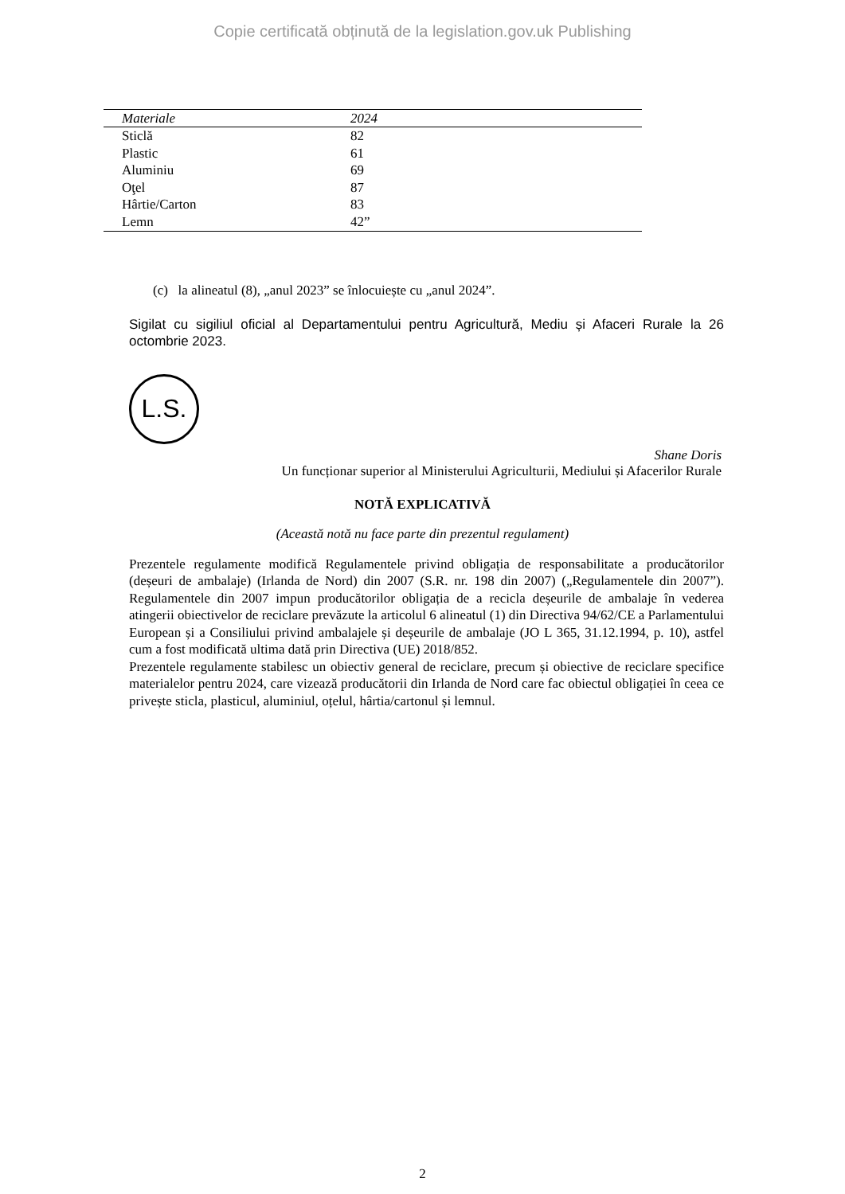Copie certificată obținută de la legislation.gov.uk Publishing
| Materiale | 2024 |
| --- | --- |
| Sticlă | 82 |
| Plastic | 61 |
| Aluminiu | 69 |
| Oţel | 87 |
| Hârtie/Carton | 83 |
| Lemn | 42” |
(c) la alineatul (8), „anul 2023” se înlocuiește cu „anul 2024”.
Sigilat cu sigiliul oficial al Departamentului pentru Agricultură, Mediu și Afaceri Rurale la 26 octombrie 2023.
L.S.
Shane Doris
Un funcționar superior al Ministerului Agriculturii, Mediului și Afacerilor Rurale
NOTĂ EXPLICATIVĂ
(Această notă nu face parte din prezentul regulament)
Prezentele regulamente modifică Regulamentele privind obligația de responsabilitate a producătorilor (deșeuri de ambalaje) (Irlanda de Nord) din 2007 (S.R. nr. 198 din 2007) („Regulamentele din 2007”). Regulamentele din 2007 impun producătorilor obligația de a recicla deșeurile de ambalaje în vederea atingerii obiectivelor de reciclare prevăzute la articolul 6 alineatul (1) din Directiva 94/62/CE a Parlamentului European și a Consiliului privind ambalajele și deșeurile de ambalaje (JO L 365, 31.12.1994, p. 10), astfel cum a fost modificată ultima dată prin Directiva (UE) 2018/852.
Prezentele regulamente stabilesc un obiectiv general de reciclare, precum și obiective de reciclare specifice materialelor pentru 2024, care vizează producătorii din Irlanda de Nord care fac obiectul obligației în ceea ce privește sticla, plasticul, aluminiul, oțelul, hârtia/cartonul și lemnul.
2